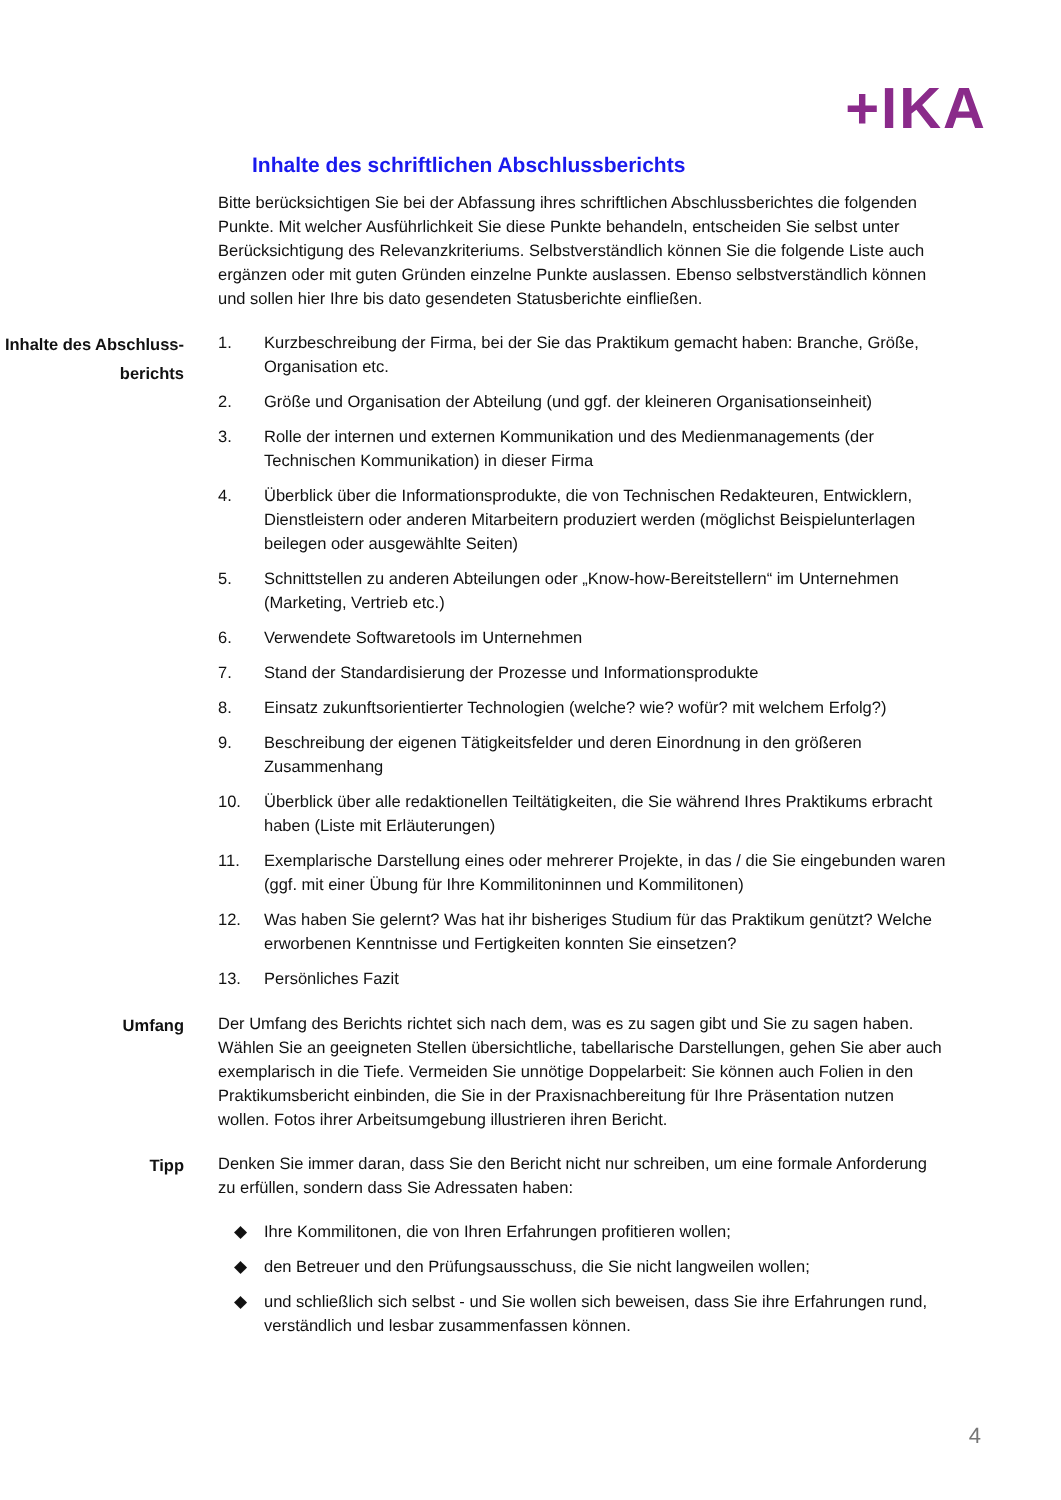+IKA
Inhalte des schriftlichen Abschlussberichts
Bitte berücksichtigen Sie bei der Abfassung ihres schriftlichen Abschlussberichtes die folgenden Punkte. Mit welcher Ausführlichkeit Sie diese Punkte behandeln, entscheiden Sie selbst unter Berücksichtigung des Relevanzkriteriums. Selbstverständlich können Sie die folgende Liste auch ergänzen oder mit guten Gründen einzelne Punkte auslassen. Ebenso selbstverständlich können und sollen hier Ihre bis dato gesendeten Statusberichte einfließen.
Inhalte des Abschluss-berichts
1. Kurzbeschreibung der Firma, bei der Sie das Praktikum gemacht haben: Branche, Größe, Organisation etc.
2. Größe und Organisation der Abteilung (und ggf. der kleineren Organisationseinheit)
3. Rolle der internen und externen Kommunikation und des Medienmanagements (der Technischen Kommunikation) in dieser Firma
4. Überblick über die Informationsprodukte, die von Technischen Redakteuren, Entwicklern, Dienstleistern oder anderen Mitarbeitern produziert werden (möglichst Beispielunterlagen beilegen oder ausgewählte Seiten)
5. Schnittstellen zu anderen Abteilungen oder „Know-how-Bereitstellern“ im Unternehmen (Marketing, Vertrieb etc.)
6. Verwendete Softwaretools im Unternehmen
7. Stand der Standardisierung der Prozesse und Informationsprodukte
8. Einsatz zukunftsorientierter Technologien (welche? wie? wofür? mit welchem Erfolg?)
9. Beschreibung der eigenen Tätigkeitsfelder und deren Einordnung in den größeren Zusammenhang
10. Überblick über alle redaktionellen Teiltätigkeiten, die Sie während Ihres Praktikums erbracht haben (Liste mit Erläuterungen)
11. Exemplarische Darstellung eines oder mehrerer Projekte, in das / die Sie eingebunden waren (ggf. mit einer Übung für Ihre Kommilitoninnen und Kommilitonen)
12. Was haben Sie gelernt? Was hat ihr bisheriges Studium für das Praktikum genützt? Welche erworbenen Kenntnisse und Fertigkeiten konnten Sie einsetzen?
13. Persönliches Fazit
Umfang
Der Umfang des Berichts richtet sich nach dem, was es zu sagen gibt und Sie zu sagen haben. Wählen Sie an geeigneten Stellen übersichtliche, tabellarische Darstellungen, gehen Sie aber auch exemplarisch in die Tiefe. Vermeiden Sie unnötige Doppelarbeit: Sie können auch Folien in den Praktikumsbericht einbinden, die Sie in der Praxisnachbereitung für Ihre Präsentation nutzen wollen. Fotos ihrer Arbeitsumgebung illustrieren ihren Bericht.
Tipp
Denken Sie immer daran, dass Sie den Bericht nicht nur schreiben, um eine formale Anforderung zu erfüllen, sondern dass Sie Adressaten haben:
◆ Ihre Kommilitonen, die von Ihren Erfahrungen profitieren wollen;
◆ den Betreuer und den Prüfungsausschuss, die Sie nicht langweilen wollen;
◆ und schließlich sich selbst - und Sie wollen sich beweisen, dass Sie ihre Erfahrungen rund, verständlich und lesbar zusammenfassen können.
4